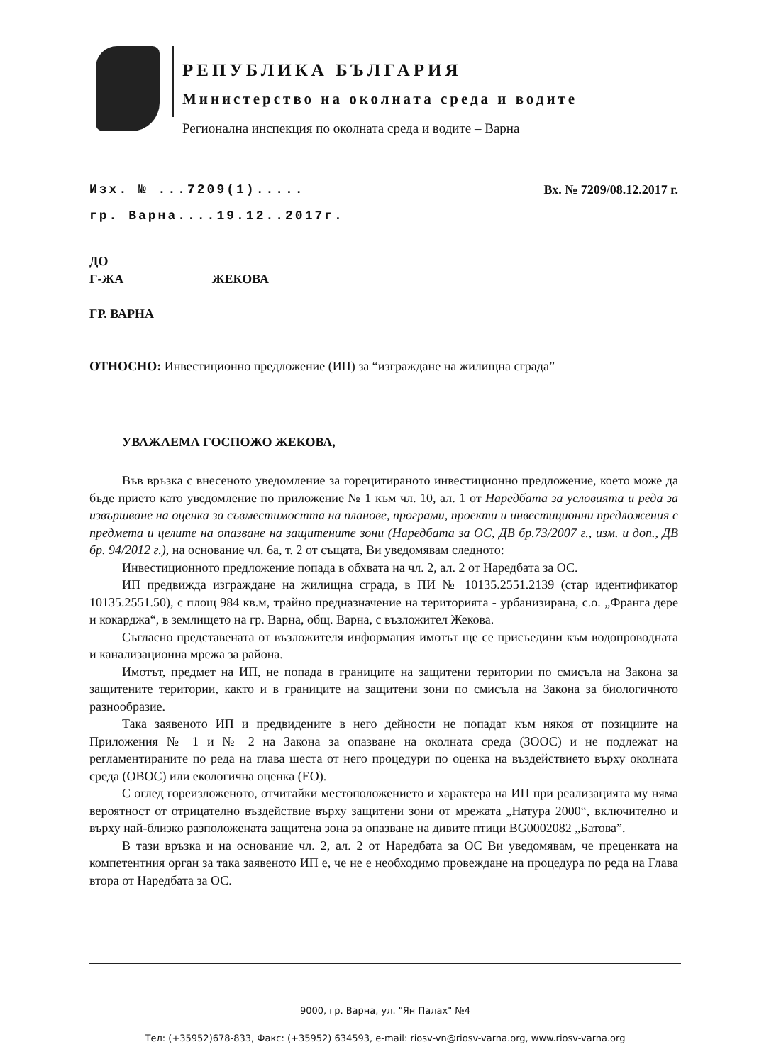РЕПУБЛИКА БЪЛГАРИЯ
Министерство на околната среда и водите
Регионална инспекция по околната среда и водите – Варна
Изх. № ...7209(1)..... Вх. № 7209/08.12.2017 г.
гр. Варна....19.12..2017г.
ДО
Г-ЖА ЖЕКОВА
ГР. ВАРНА
ОТНОСНО: Инвестиционно предложение (ИП) за “изграждане на жилищна сграда”
УВАЖАЕМА ГОСПОЖО ЖЕКОВА,
Във връзка с внесеното уведомление за горецитираното инвестиционно предложение, което може да бъде прието като уведомление по приложение № 1 към чл. 10, ал. 1 от Наредбата за условията и реда за извършване на оценка за съвместимостта на планове, програми, проекти и инвестиционни предложения с предмета и целите на опазване на защитените зони (Наредбата за ОС, ДВ бр.73/2007 г., изм. и доп., ДВ бр. 94/2012 г.), на основание чл. 6а, т. 2 от същата, Ви уведомявам следното:
Инвестиционното предложение попада в обхвата на чл. 2, ал. 2 от Наредбата за ОС.
ИП предвижда изграждане на жилищна сграда, в ПИ № 10135.2551.2139 (стар идентификатор 10135.2551.50), с площ 984 кв.м, трайно предназначение на територията - урбанизирана, с.о. „Франга дере и кокарджа“, в землището на гр. Варна, общ. Варна, с възложител Жекова.
Съгласно представената от възложителя информация имотът ще се присъедини към водопроводната и канализационна мрежа за района.
Имотът, предмет на ИП, не попада в границите на защитени територии по смисъла на Закона за защитените територии, както и в границите на защитени зони по смисъла на Закона за биологичното разнообразие.
Така заявеното ИП и предвидените в него дейности не попадат към някоя от позициите на Приложения № 1 и № 2 на Закона за опазване на околната среда (ЗООС) и не подлежат на регламентираните по реда на глава шеста от него процедури по оценка на въздействието върху околната среда (ОВОС) или екологична оценка (ЕО).
С оглед гореизложеното, отчитайки местоположението и характера на ИП при реализацията му няма вероятност от отрицателно въздействие върху защитени зони от мрежата „Натура 2000“, включително и върху най-близко разположената защитена зона за опазване на дивите птици BG0002082 „Батова”.
В тази връзка и на основание чл. 2, ал. 2 от Наредбата за ОС Ви уведомявам, че преценката на компетентния орган за така заявеното ИП е, че не е необходимо провеждане на процедура по реда на Глава втора от Наредбата за ОС.
9000, гр. Варна, ул. "Ян Палах" №4
Тел: (+35952)678-833, Факс: (+35952) 634593, e-mail: riosv-vn@riosv-varna.org, www.riosv-varna.org